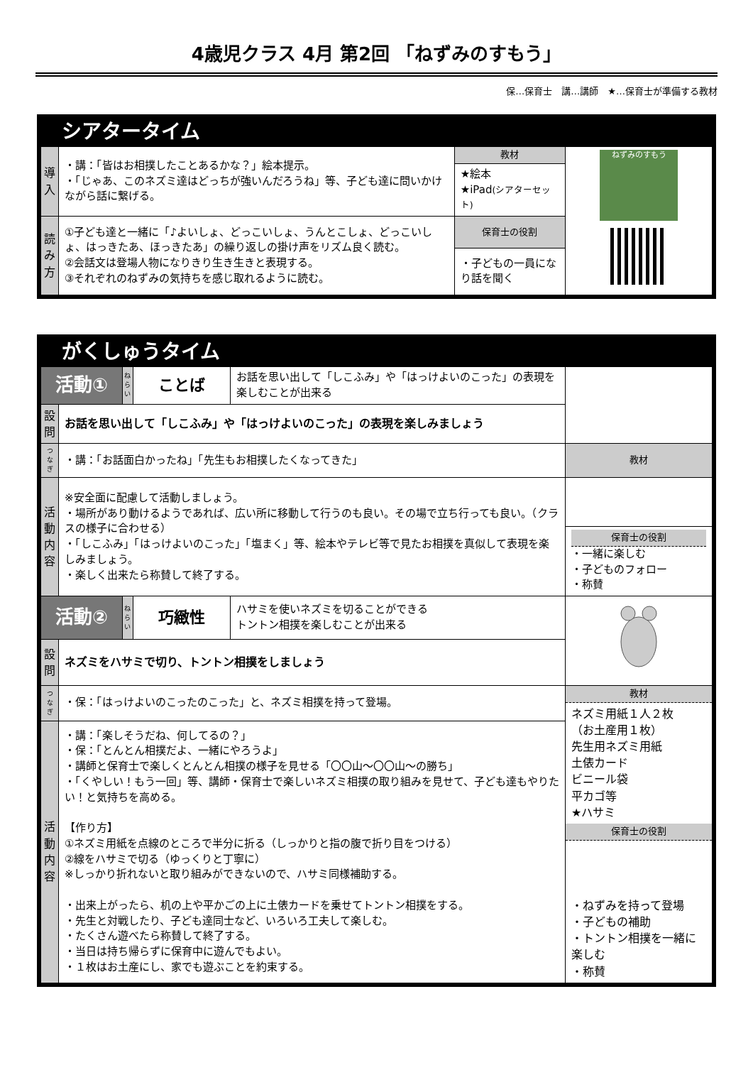4歳児クラス 4月 第2回 「ねずみのすもう」
保…保育士　講…講師　★…保育士が準備する教材
シアタータイム
| 導入 | ・講：「皆はお相撲したことあるかな？」絵本提示。 ・「じゃあ、このネズミ達はどっちが強いんだろうね」等、子ども達に問いかけながら話に繋げる。 | 教材 | ねずみのすもう |
| | | ★絵本 ★iPad (シアターセット) | |
| 読み方 | ①子ども達と一緒に「♪よいしょ、どっこいしょ、うんとこしょ、どっこいしょ、はっきたあ、ほっきたあ」の繰り返しの掛け声をリズム良く読む。 ②会話文は登場人物になりきり生き生きと表現する。 ③それぞれのねずみの気持ちを感じ取れるように読む。 | 保育士の役割 | |
| | | ・子どもの一員になり話を聞く | |
がくしゅうタイム
| 活動① | | ねらい | ことば | お話を思い出して「しこふみ」や「はっけよいのこった」の表現を楽しむことが出来る | |
| 設問 | お話を思い出して「しこふみ」や「はっけよいのこった」の表現を楽しみましょう | | | | |
| つなぎ | ・講：「お話面白かったね」「先生もお相撲したくなってきた」 | | | | 教材 |
| 活動内容 | ※安全面に配慮して活動しましょう。 ・場所があり動けるようであれば、広い所に移動して行うのも良い。その場で立ち行っても良い。（クラスの様子に合わせる） ・「しこふみ」「はっけよいのこった」「塩まく」等、絵本やテレビ等で見たお相撲を真似して表現を楽しみましょう。 ・楽しく出来たら称賛して終了する。 | | | | |
| | | | | | 保育士の役割 ・一緒に楽しむ ・子どものフォロー ・称賛 |
| 活動② | | ねらい | 巧緻性 | ハサミを使いネズミを切ることができる トントン相撲を楽しむことが出来る | |
| 設問 | ネズミをハサミで切り、トントン相撲をしましょう | | | | |
| つなぎ | ・保：「はっけよいのこったのこった」と、ネズミ相撲を持って登場。 | | | | 教材 ネズミ用紙１人２枚 （お土産用１枚） 先生用ネズミ用紙 土俵カード ビニール袋 平カゴ等 ★ハサミ 保育士の役割 ・ねずみを持って登場 ・子どもの補助 ・トントン相撲を一緒に楽しむ ・称賛 |
| 活動内容 | ・講：「楽しそうだね、何してるの？」 ・保：「とんとん相撲だよ、一緒にやろうよ」 ・講師と保育士で楽しくとんとん相撲の様子を見せる「〇〇山～〇〇山～の勝ち」 ・「くやしい！もう一回」等、講師・保育士で楽しいネズミ相撲の取り組みを見せて、子ども達もやりたい！と気持ちを高める。 【作り方】 ①ネズミ用紙を点線のところで半分に折る（しっかりと指の腹で折り目をつける） ②線をハサミで切る（ゆっくりと丁寧に） ※しっかり折れないと取り組みができないので、ハサミ同様補助する。 ・出来上がったら、机の上や平かごの上に土俵カードを乗せてトントン相撲をする。 ・先生と対戦したり、子ども達同士など、いろいろ工夫して楽しむ。 ・たくさん遊べたら称賛して終了する。 ・当日は持ち帰らずに保育中に遊んでもよい。 ・１枚はお土産にし、家でも遊ぶことを約束する。 | | | | |